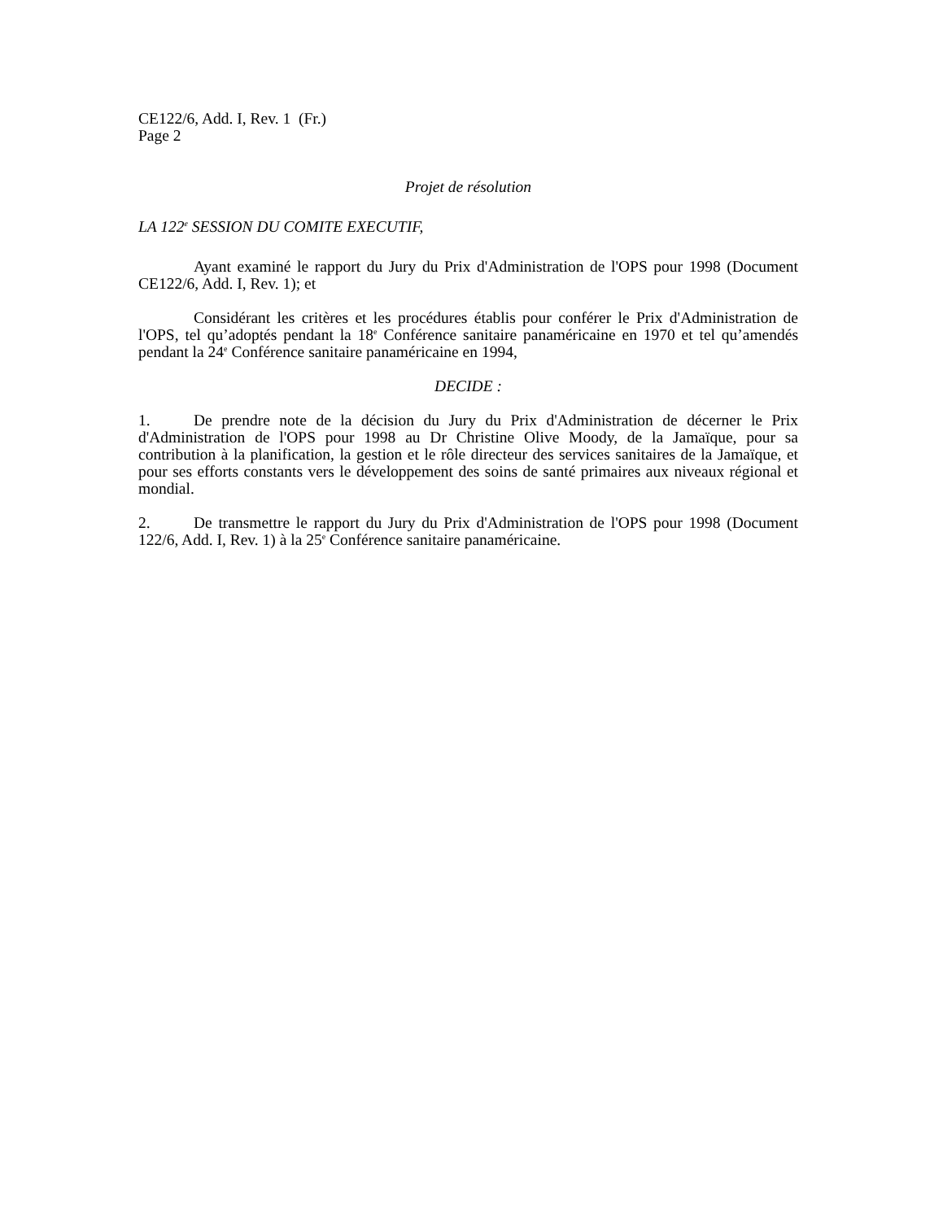CE122/6, Add. I, Rev. 1 (Fr.)
Page 2
Projet de résolution
LA 122<sup>e</sup> SESSION DU COMITE EXECUTIF,
Ayant examiné le rapport du Jury du Prix d'Administration de l'OPS pour 1998 (Document CE122/6, Add. I, Rev. 1); et
Considérant les critères et les procédures établis pour conférer le Prix d'Administration de l'OPS, tel qu’adoptés pendant la 18<sup>e</sup> Conférence sanitaire panaméricaine en 1970 et tel qu’amendés pendant la 24<sup>e</sup> Conférence sanitaire panaméricaine en 1994,
DECIDE :
1. De prendre note de la décision du Jury du Prix d'Administration de décerner le Prix d'Administration de l'OPS pour 1998 au Dr Christine Olive Moody, de la Jamaïque, pour sa contribution à la planification, la gestion et le rôle directeur des services sanitaires de la Jamaïque, et pour ses efforts constants vers le développement des soins de santé primaires aux niveaux régional et mondial.
2. De transmettre le rapport du Jury du Prix d'Administration de l'OPS pour 1998 (Document 122/6, Add. I, Rev. 1) à la 25<sup>e</sup> Conférence sanitaire panaméricaine.